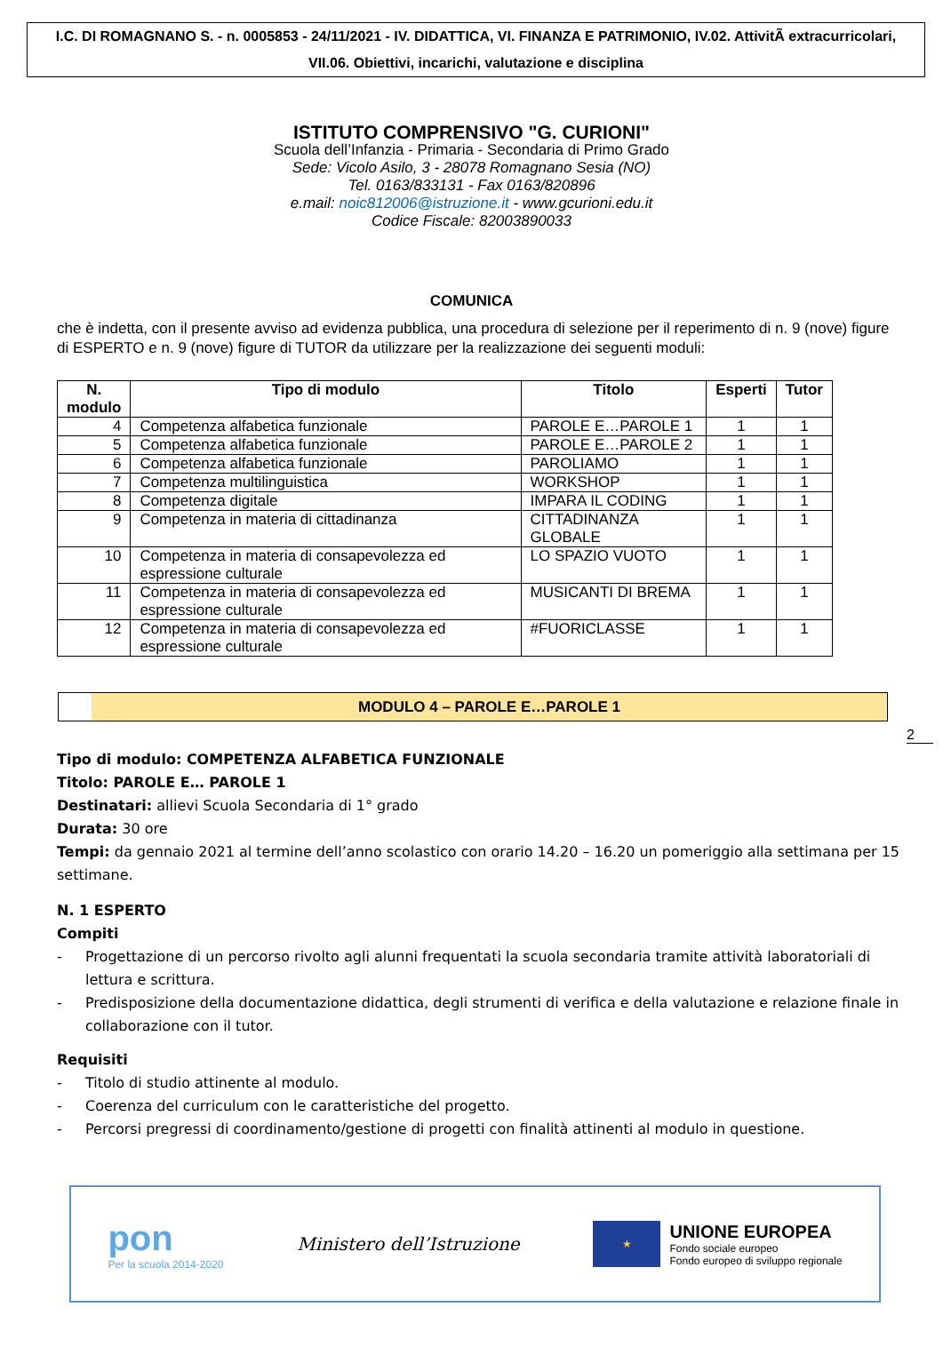I.C. DI ROMAGNANO S. - n. 0005853 - 24/11/2021 - IV. DIDATTICA, VI. FINANZA E PATRIMONIO, IV.02. AttivitÃ extracurricolari, VII.06. Obiettivi, incarichi, valutazione e disciplina
ISTITUTO COMPRENSIVO "G. CURIONI"
Scuola dell’Infanzia - Primaria - Secondaria di Primo Grado
Sede: Vicolo Asilo, 3 - 28078 Romagnano Sesia (NO)
Tel. 0163/833131 - Fax 0163/820896
e.mail: noic812006@istruzione.it - www.gcurioni.edu.it
Codice Fiscale: 82003890033
COMUNICA
che è indetta, con il presente avviso ad evidenza pubblica, una procedura di selezione per il reperimento di n. 9 (nove) figure di ESPERTO e n. 9 (nove) figure di TUTOR da utilizzare per la realizzazione dei seguenti moduli:
| N. modulo | Tipo di modulo | Titolo | Esperti | Tutor |
| --- | --- | --- | --- | --- |
| 4 | Competenza alfabetica funzionale | PAROLE E…PAROLE 1 | 1 | 1 |
| 5 | Competenza alfabetica funzionale | PAROLE E…PAROLE 2 | 1 | 1 |
| 6 | Competenza alfabetica funzionale | PAROLIAMO | 1 | 1 |
| 7 | Competenza multilinguistica | WORKSHOP | 1 | 1 |
| 8 | Competenza digitale | IMPARA IL CODING | 1 | 1 |
| 9 | Competenza in materia di cittadinanza | CITTADINANZA GLOBALE | 1 | 1 |
| 10 | Competenza in materia di consapevolezza ed espressione culturale | LO SPAZIO VUOTO | 1 | 1 |
| 11 | Competenza in materia di consapevolezza ed espressione culturale | MUSICANTI DI BREMA | 1 | 1 |
| 12 | Competenza in materia di consapevolezza ed espressione culturale | #FUORICLASSE | 1 | 1 |
MODULO 4 – PAROLE E…PAROLE 1
2
Tipo di modulo: COMPETENZA ALFABETICA FUNZIONALE
Titolo: PAROLE E… PAROLE 1
Destinatari: allievi Scuola Secondaria di 1° grado
Durata: 30 ore
Tempi: da gennaio 2021 al termine dell’anno scolastico con orario 14.20 – 16.20 un pomeriggio alla settimana per 15 settimane.
N. 1 ESPERTO
Compiti
- Progettazione di un percorso rivolto agli alunni frequentati la scuola secondaria tramite attività laboratoriali di lettura e scrittura.
- Predisposizione della documentazione didattica, degli strumenti di verifica e della valutazione e relazione finale in collaborazione con il tutor.
Requisiti
- Titolo di studio attinente al modulo.
- Coerenza del curriculum con le caratteristiche del progetto.
- Percorsi pregressi di coordinamento/gestione di progetti con finalità attinenti al modulo in questione.
pon
Per la scuola 2014-2020
Ministero dell’Istruzione
★
UNIONE EUROPEA
Fondo sociale europeo
Fondo europeo di sviluppo regionale